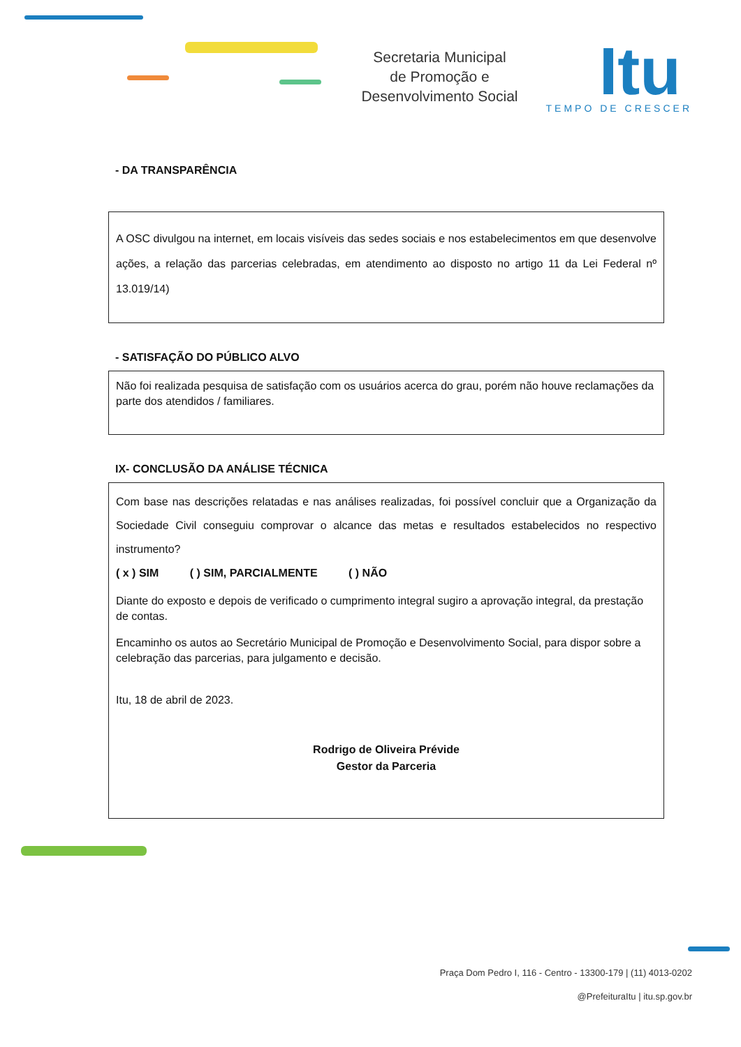Secretaria Municipal
de Promoção e
Desenvolvimento Social
Itu
TEMPO DE CRESCER
- DA TRANSPARÊNCIA
A OSC divulgou na internet, em locais visíveis das sedes sociais e nos estabelecimentos em que desenvolve ações, a relação das parcerias celebradas, em atendimento ao disposto no artigo 11 da Lei Federal nº 13.019/14)
- SATISFAÇÃO DO PÚBLICO ALVO
Não foi realizada pesquisa de satisfação com os usuários acerca do grau, porém não houve reclamações da parte dos atendidos / familiares.
IX- CONCLUSÃO DA ANÁLISE TÉCNICA
Com base nas descrições relatadas e nas análises realizadas, foi possível concluir que a Organização da Sociedade Civil conseguiu comprovar o alcance das metas e resultados estabelecidos no respectivo instrumento?
( x ) SIM ( ) SIM, PARCIALMENTE ( ) NÃO
Diante do exposto e depois de verificado o cumprimento integral sugiro a aprovação integral, da prestação de contas.
Encaminho os autos ao Secretário Municipal de Promoção e Desenvolvimento Social, para dispor sobre a celebração das parcerias, para julgamento e decisão.
Itu, 18 de abril de 2023.
Rodrigo de Oliveira Prévide
Gestor da Parceria
Praça Dom Pedro I, 116 - Centro - 13300-179 | (11) 4013-0202
@PrefeituraItu | itu.sp.gov.br